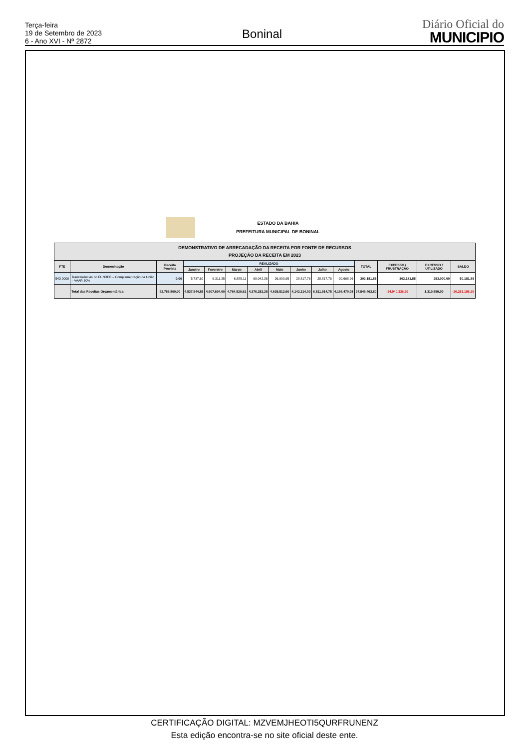Terça-feira
19 de Setembro de 2023
6 - Ano XVI - Nº 2872
Boninal
Diário Oficial do
MUNICIPIO
ESTADO DA BAHIA
PREFEITURA MUNICIPAL DE BONINAL
| DEMONSTRATIVO DE ARRECADAÇÃO DA RECEITA POR FONTE DE RECURSOS PROJEÇÃO DA RECEITA EM 2023 | | | | | | | | | | | | | | |
| --- | --- | --- | --- | --- | --- | --- | --- | --- | --- | --- | --- | --- | --- | --- |
| FTE | Denominação | Receita Prevista | REALIZADO | | | | | | | | TOTAL | EXCESSO / FRUSTRAÇÃO | EXCESSO / UTILIZADO | SALDO |
| | | | Janeiro | Fevereiro | Março | Abril | Maio | Junho | Julho | Agosto | | | | |
| 543.0000 | Transferências do FUNDEB – Complementação da União – VAAR 30% | 0,00 | 5.737,60 | 6.311,35 | 6.885,11 | 69.042,36 | 26.900,95 | 28.817,76 | 28.817,76 | 30.668,96 | 303.181,85 | 303.181,85 | 253.000,00 | 50.181,85 |
| | Total das Receitas Orçamentárias: | 62.786.800,00 | 4.537.944,85 | 4.607.604,60 | 4.764.520,61 | 4.376.282,28 | 4.639.512,60 | 4.142.214,03 | 6.511.914,75 | 4.166.470,08 | 37.846.463,80 | -24.940.336,20 | 1.310.850,00 | -26.251.186,20 |
CERTIFICAÇÃO DIGITAL: MZVEMJHEOTI5QURFRUNENZ
Esta edição encontra-se no site oficial deste ente.